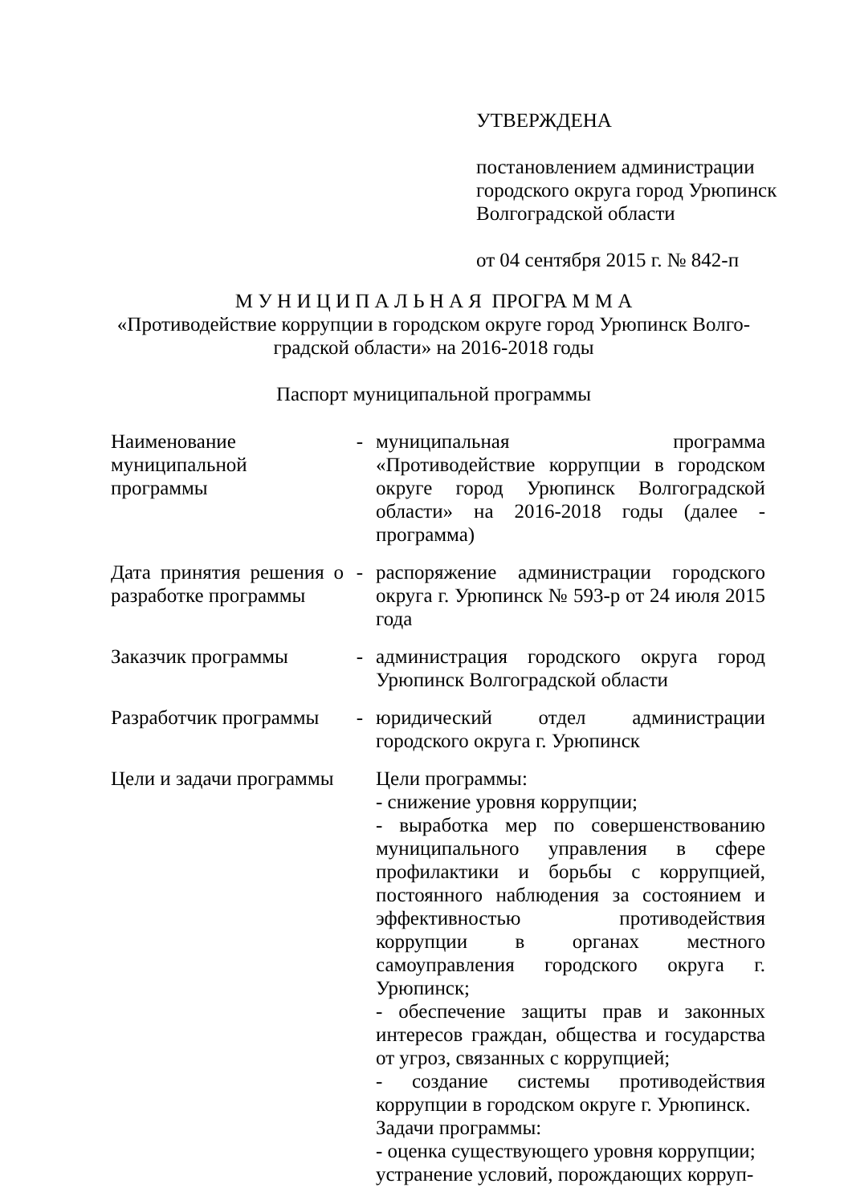УТВЕРЖДЕНА
постановлением администрации городского округа город Урюпинск Волгоградской области
от 04 сентября 2015 г. № 842-п
М У Н И Ц И П А Л Ь Н А Я ПРОГРА М М А
«Противодействие коррупции в городском округе город Урюпинск Волго-
градской области» на 2016-2018 годы
Паспорт муниципальной программы
| Наименование муниципальной программы | - | муниципальная программа «Противодействие коррупции в городском округе город Урюпинск Волгоградской области» на 2016-2018 годы (далее - программа) |
| Дата принятия решения о разработке программы | - | распоряжение администрации городского округа г. Урюпинск № 593-р от 24 июля 2015 года |
| Заказчик программы | - | администрация городского округа город Урюпинск Волгоградской области |
| Разработчик программы | - | юридический отдел администрации городского округа г. Урюпинск |
| Цели и задачи программы | | Цели программы: - снижение уровня коррупции; - выработка мер по совершенствованию муниципального управления в сфере профилактики и борьбы с коррупцией, постоянного наблюдения за состоянием и эффективностью противодействия коррупции в органах местного самоуправления городского округа г. Урюпинск; - обеспечение защиты прав и законных интересов граждан, общества и государства от угроз, связанных с коррупцией; - создание системы противодействия коррупции в городском округе г. Урюпинск. Задачи программы: - оценка существующего уровня коррупции; устранение условий, порождающих корруп- |